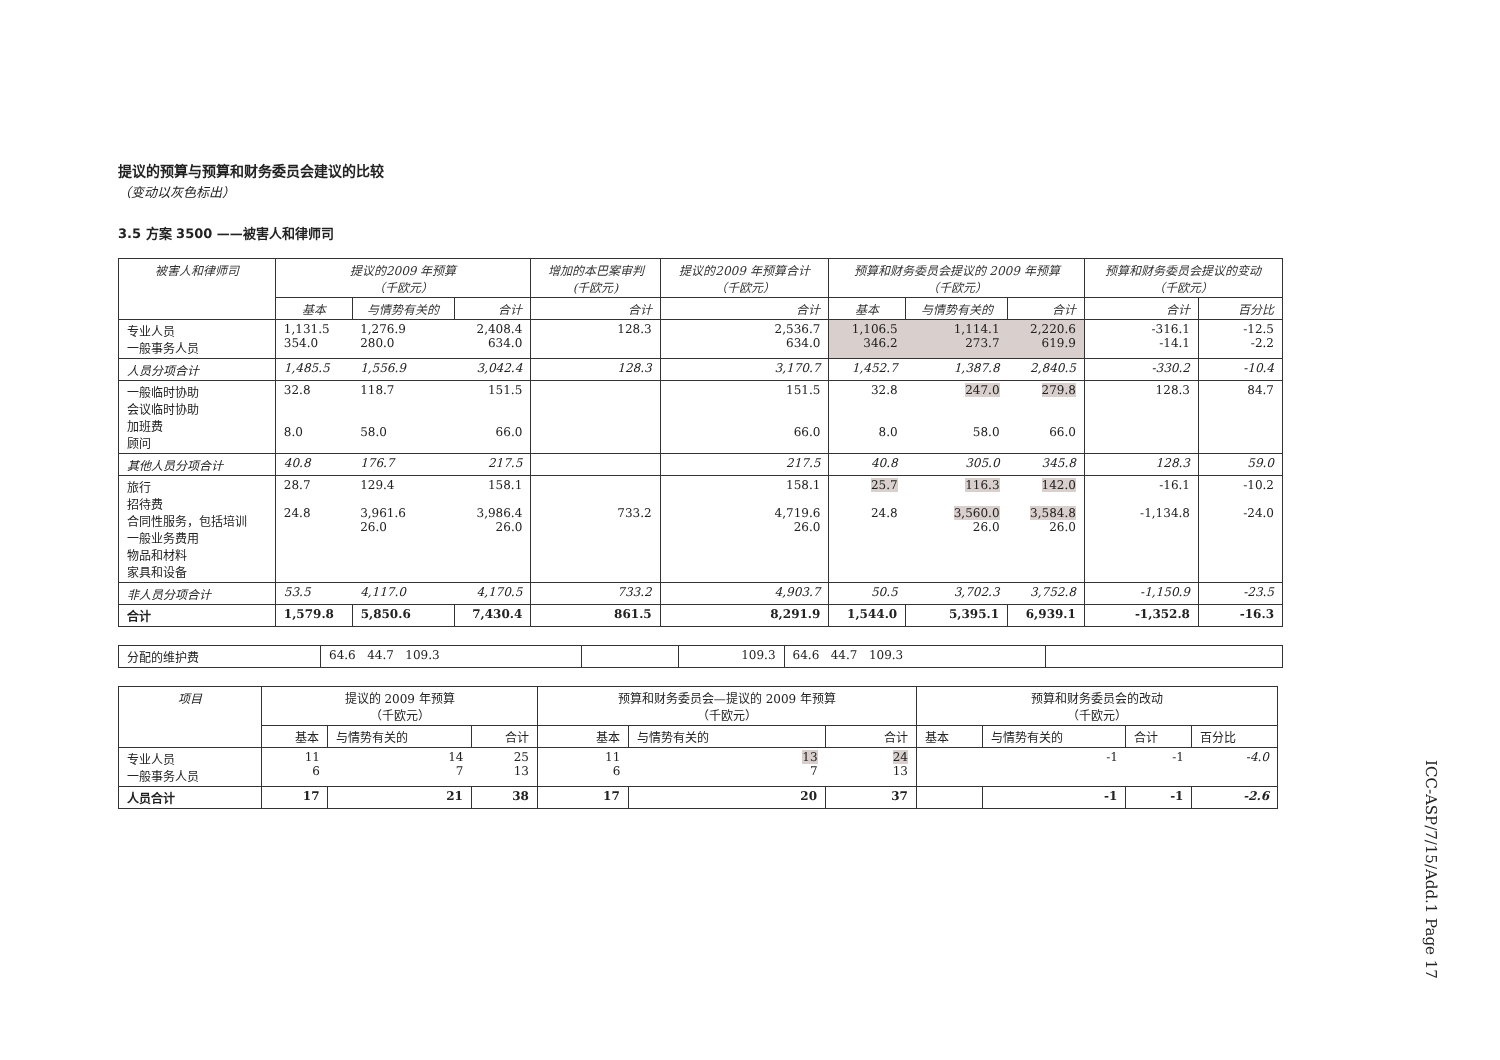提议的预算与预算和财务委员会建议的比较
（变动以灰色标出）
3.5 方案 3500 ——被害人和律师司
| 被害人和律师司 | 提议的2009 年预算 （千欧元） | | | 增加的本巴案审判 (千欧元) | 提议的2009 年预算合计 （千欧元） | 预算和财务委员会提议的 2009 年预算 （千欧元） | | | 预算和财务委员会提议的变动 （千欧元） | |
| --- | --- | --- | --- | --- | --- | --- | --- | --- | --- | --- |
| | 基本 | 与情势有关的 | 合计 | 合计 | 合计 | 基本 | 与情势有关的 | 合计 | 合计 | 百分比 |
| 专业人员 一般事务人员 | 1,131.5 354.0 | 1,276.9 280.0 | 2,408.4 634.0 | 128.3 | 2,536.7 634.0 | 1,106.5 346.2 | 1,114.1 273.7 | 2,220.6 619.9 | -316.1 -14.1 | -12.5 -2.2 |
| 人员分项合计 | 1,485.5 | 1,556.9 | 3,042.4 | 128.3 | 3,170.7 | 1,452.7 | 1,387.8 | 2,840.5 | -330.2 | -10.4 |
| 一般临时协助 会议临时协助 加班费 顾问 | 32.8 8.0 | 118.7 58.0 | 151.5 66.0 | | 151.5 66.0 | 32.8 8.0 | 247.0 58.0 | 279.8 66.0 | 128.3 | 84.7 |
| 其他人员分项合计 | 40.8 | 176.7 | 217.5 | | 217.5 | 40.8 | 305.0 | 345.8 | 128.3 | 59.0 |
| 旅行 招待费 合同性服务，包括培训 一般业务费用 物品和材料 家具和设备 | 28.7 24.8 | 129.4 3,961.6 26.0 | 158.1 3,986.4 26.0 | 733.2 | 158.1 4,719.6 26.0 | 25.7 24.8 | 116.3 3,560.0 26.0 | 142.0 3,584.8 26.0 | -16.1 -1,134.8 | -10.2 -24.0 |
| 非人员分项合计 | 53.5 | 4,117.0 | 4,170.5 | 733.2 | 4,903.7 | 50.5 | 3,702.3 | 3,752.8 | -1,150.9 | -23.5 |
| 合计 | 1,579.8 | 5,850.6 | 7,430.4 | 861.5 | 8,291.9 | 1,544.0 | 5,395.1 | 6,939.1 | -1,352.8 | -16.3 |
| 分配的维护费 | 64.6 44.7 109.3 | | 109.3 | 64.6 44.7 109.3 | |
| 项目 | 提议的 2009 年预算 （千欧元） | | | 预算和财务委员会—提议的 2009 年预算 （千欧元） | | | 预算和财务委员会的改动 （千欧元） | | | |
| | 基本 | 与情势有关的 | 合计 | 基本 | 与情势有关的 | 合计 | 基本 | 与情势有关的 | 合计 | 百分比 |
| 专业人员 一般事务人员 | 11 6 | 14 7 | 25 13 | 11 6 | 13 7 | 24 13 | | -1 | -1 | -4.0 |
| 人员合计 | 17 | 21 | 38 | 17 | 20 | 37 | | -1 | -1 | -2.6 |
ICC-ASP/7/15/Add.1 Page 17